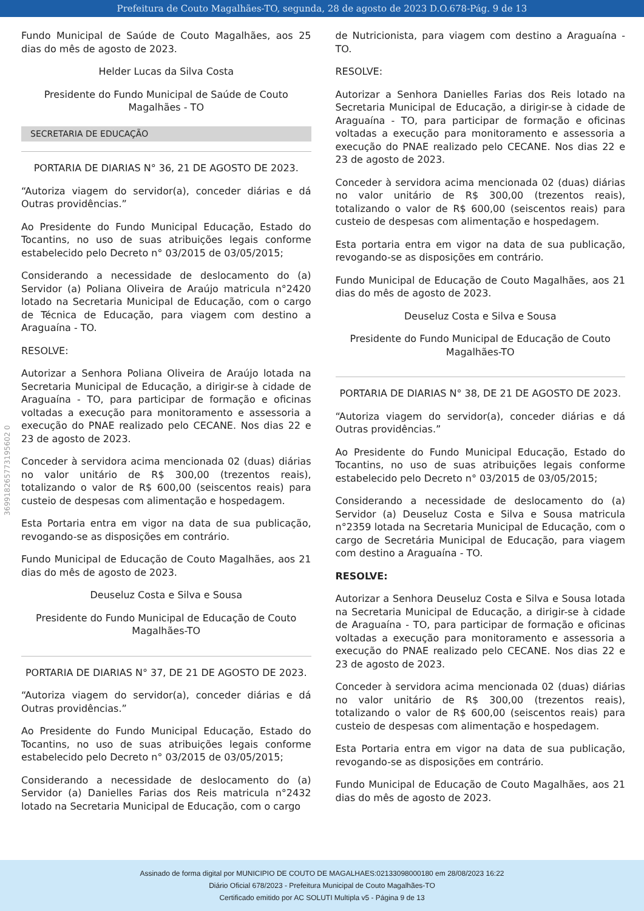Prefeitura de Couto Magalhães-TO, segunda, 28 de agosto de 2023 D.O.678-Pág. 9 de 13
369918265773195602 0
Fundo Municipal de Saúde de Couto Magalhães, aos 25 dias do mês de agosto de 2023.
Helder Lucas da Silva Costa
Presidente do Fundo Municipal de Saúde de Couto Magalhães - TO
SECRETARIA DE EDUCAÇÃO
PORTARIA DE DIARIAS N° 36, 21 DE AGOSTO DE 2023.
“Autoriza viagem do servidor(a), conceder diárias e dá Outras providências.”
Ao Presidente do Fundo Municipal Educação, Estado do Tocantins, no uso de suas atribuições legais conforme estabelecido pelo Decreto n° 03/2015 de 03/05/2015;
Considerando a necessidade de deslocamento do (a) Servidor (a) Poliana Oliveira de Araújo matricula n°2420 lotado na Secretaria Municipal de Educação, com o cargo de Técnica de Educação, para viagem com destino a Araguaína - TO.
RESOLVE:
Autorizar a Senhora Poliana Oliveira de Araújo lotada na Secretaria Municipal de Educação, a dirigir-se à cidade de Araguaína - TO, para participar de formação e oficinas voltadas a execução para monitoramento e assessoria a execução do PNAE realizado pelo CECANE. Nos dias 22 e 23 de agosto de 2023.
Conceder à servidora acima mencionada 02 (duas) diárias no valor unitário de R$ 300,00 (trezentos reais), totalizando o valor de R$ 600,00 (seiscentos reais) para custeio de despesas com alimentação e hospedagem.
Esta Portaria entra em vigor na data de sua publicação, revogando-se as disposições em contrário.
Fundo Municipal de Educação de Couto Magalhães, aos 21 dias do mês de agosto de 2023.
Deuseluz Costa e Silva e Sousa
Presidente do Fundo Municipal de Educação de Couto Magalhães-TO
PORTARIA DE DIARIAS N° 37, DE 21 DE AGOSTO DE 2023.
“Autoriza viagem do servidor(a), conceder diárias e dá Outras providências.”
Ao Presidente do Fundo Municipal Educação, Estado do Tocantins, no uso de suas atribuições legais conforme estabelecido pelo Decreto n° 03/2015 de 03/05/2015;
Considerando a necessidade de deslocamento do (a) Servidor (a) Danielles Farias dos Reis matricula n°2432 lotado na Secretaria Municipal de Educação, com o cargo
de Nutricionista, para viagem com destino a Araguaína - TO.
RESOLVE:
Autorizar a Senhora Danielles Farias dos Reis lotado na Secretaria Municipal de Educação, a dirigir-se à cidade de Araguaína - TO, para participar de formação e oficinas voltadas a execução para monitoramento e assessoria a execução do PNAE realizado pelo CECANE. Nos dias 22 e 23 de agosto de 2023.
Conceder à servidora acima mencionada 02 (duas) diárias no valor unitário de R$ 300,00 (trezentos reais), totalizando o valor de R$ 600,00 (seiscentos reais) para custeio de despesas com alimentação e hospedagem.
Esta portaria entra em vigor na data de sua publicação, revogando-se as disposições em contrário.
Fundo Municipal de Educação de Couto Magalhães, aos 21 dias do mês de agosto de 2023.
Deuseluz Costa e Silva e Sousa
Presidente do Fundo Municipal de Educação de Couto Magalhães-TO
PORTARIA DE DIARIAS N° 38, DE 21 DE AGOSTO DE 2023.
“Autoriza viagem do servidor(a), conceder diárias e dá Outras providências.”
Ao Presidente do Fundo Municipal Educação, Estado do Tocantins, no uso de suas atribuições legais conforme estabelecido pelo Decreto n° 03/2015 de 03/05/2015;
Considerando a necessidade de deslocamento do (a) Servidor (a) Deuseluz Costa e Silva e Sousa matricula n°2359 lotada na Secretaria Municipal de Educação, com o cargo de Secretária Municipal de Educação, para viagem com destino a Araguaína - TO.
RESOLVE:
Autorizar a Senhora Deuseluz Costa e Silva e Sousa lotada na Secretaria Municipal de Educação, a dirigir-se à cidade de Araguaína - TO, para participar de formação e oficinas voltadas a execução para monitoramento e assessoria a execução do PNAE realizado pelo CECANE. Nos dias 22 e 23 de agosto de 2023.
Conceder à servidora acima mencionada 02 (duas) diárias no valor unitário de R$ 300,00 (trezentos reais), totalizando o valor de R$ 600,00 (seiscentos reais) para custeio de despesas com alimentação e hospedagem.
Esta Portaria entra em vigor na data de sua publicação, revogando-se as disposições em contrário.
Fundo Municipal de Educação de Couto Magalhães, aos 21 dias do mês de agosto de 2023.
Assinado de forma digital por MUNICIPIO DE COUTO DE MAGALHAES:02133098000180 em 28/08/2023 16:22
Diário Oficial 678/2023 - Prefeitura Municipal de Couto Magalhães-TO
Certificado emitido por AC SOLUTI Multipla v5 - Página 9 de 13